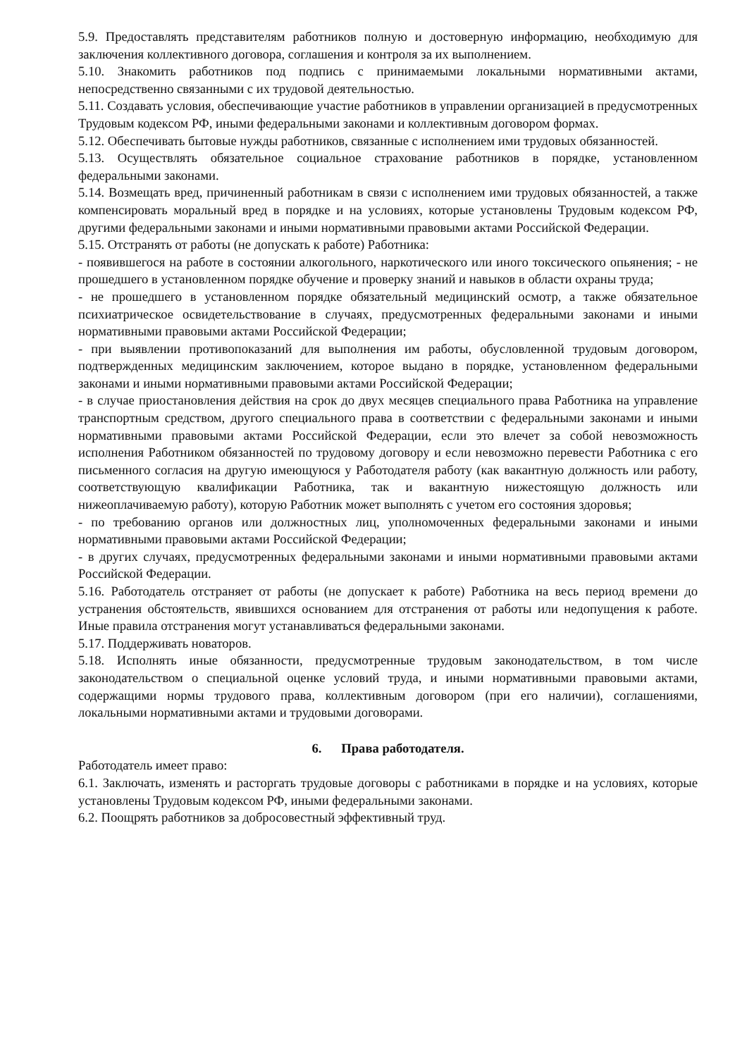5.9. Предоставлять представителям работников полную и достоверную информацию, необходимую для заключения коллективного договора, соглашения и контроля за их выполнением.
5.10. Знакомить работников под подпись с принимаемыми локальными нормативными актами, непосредственно связанными с их трудовой деятельностью.
5.11. Создавать условия, обеспечивающие участие работников в управлении организацией в предусмотренных Трудовым кодексом РФ, иными федеральными законами и коллективным договором формах.
5.12. Обеспечивать бытовые нужды работников, связанные с исполнением ими трудовых обязанностей.
5.13. Осуществлять обязательное социальное страхование работников в порядке, установленном федеральными законами.
5.14. Возмещать вред, причиненный работникам в связи с исполнением ими трудовых обязанностей, а также компенсировать моральный вред в порядке и на условиях, которые установлены Трудовым кодексом РФ, другими федеральными законами и иными нормативными правовыми актами Российской Федерации.
5.15. Отстранять от работы (не допускать к работе) Работника:
- появившегося на работе в состоянии алкогольного, наркотического или иного токсического опьянения; - не прошедшего в установленном порядке обучение и проверку знаний и навыков в области охраны труда;
- не прошедшего в установленном порядке обязательный медицинский осмотр, а также обязательное психиатрическое освидетельствование в случаях, предусмотренных федеральными законами и иными нормативными правовыми актами Российской Федерации;
- при выявлении противопоказаний для выполнения им работы, обусловленной трудовым договором, подтвержденных медицинским заключением, которое выдано в порядке, установленном федеральными законами и иными нормативными правовыми актами Российской Федерации;
- в случае приостановления действия на срок до двух месяцев специального права Работника на управление транспортным средством, другого специального права в соответствии с федеральными законами и иными нормативными правовыми актами Российской Федерации, если это влечет за собой невозможность исполнения Работником обязанностей по трудовому договору и если невозможно перевести Работника с его письменного согласия на другую имеющуюся у Работодателя работу (как вакантную должность или работу, соответствующую квалификации Работника, так и вакантную нижестоящую должность или нижеоплачиваемую работу), которую Работник может выполнять с учетом его состояния здоровья;
- по требованию органов или должностных лиц, уполномоченных федеральными законами и иными нормативными правовыми актами Российской Федерации;
- в других случаях, предусмотренных федеральными законами и иными нормативными правовыми актами Российской Федерации.
5.16. Работодатель отстраняет от работы (не допускает к работе) Работника на весь период времени до устранения обстоятельств, явившихся основанием для отстранения от работы или недопущения к работе. Иные правила отстранения могут устанавливаться федеральными законами.
5.17. Поддерживать новаторов.
5.18. Исполнять иные обязанности, предусмотренные трудовым законодательством, в том числе законодательством о специальной оценке условий труда, и иными нормативными правовыми актами, содержащими нормы трудового права, коллективным договором (при его наличии), соглашениями, локальными нормативными актами и трудовыми договорами.
6. Права работодателя.
Работодатель имеет право:
6.1. Заключать, изменять и расторгать трудовые договоры с работниками в порядке и на условиях, которые установлены Трудовым кодексом РФ, иными федеральными законами.
6.2. Поощрять работников за добросовестный эффективный труд.